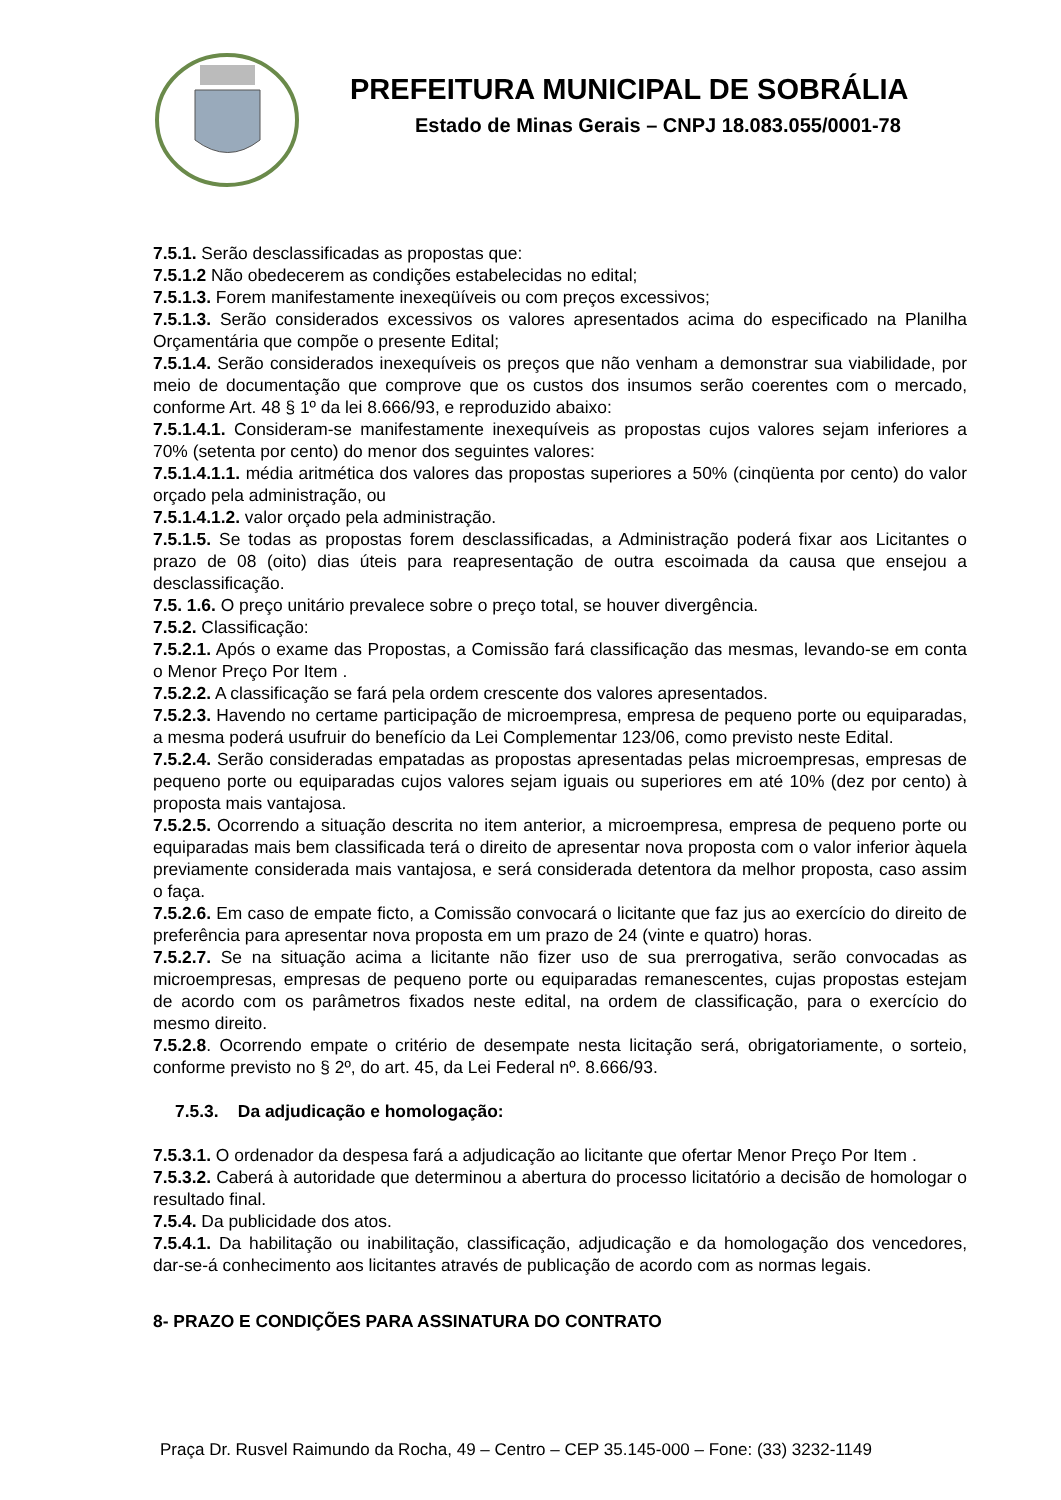PREFEITURA MUNICIPAL DE SOBRÁLIA
Estado de Minas Gerais – CNPJ 18.083.055/0001-78
7.5.1. Serão desclassificadas as propostas que:
7.5.1.2 Não obedecerem as condições estabelecidas no edital;
7.5.1.3. Forem manifestamente inexeqüíveis ou com preços excessivos;
7.5.1.3. Serão considerados excessivos os valores apresentados acima do especificado na Planilha Orçamentária que compõe o presente Edital;
7.5.1.4. Serão considerados inexequíveis os preços que não venham a demonstrar sua viabilidade, por meio de documentação que comprove que os custos dos insumos serão coerentes com o mercado, conforme Art. 48 § 1º da lei 8.666/93, e reproduzido abaixo:
7.5.1.4.1. Consideram-se manifestamente inexequíveis as propostas cujos valores sejam inferiores a 70% (setenta por cento) do menor dos seguintes valores:
7.5.1.4.1.1. média aritmética dos valores das propostas superiores a 50% (cinqüenta por cento) do valor orçado pela administração, ou
7.5.1.4.1.2. valor orçado pela administração.
7.5.1.5. Se todas as propostas forem desclassificadas, a Administração poderá fixar aos Licitantes o prazo de 08 (oito) dias úteis para reapresentação de outra escoimada da causa que ensejou a desclassificação.
7.5. 1.6. O preço unitário prevalece sobre o preço total, se houver divergência.
7.5.2. Classificação:
7.5.2.1. Após o exame das Propostas, a Comissão fará classificação das mesmas, levando-se em conta o Menor Preço Por Item .
7.5.2.2. A classificação se fará pela ordem crescente dos valores apresentados.
7.5.2.3. Havendo no certame participação de microempresa, empresa de pequeno porte ou equiparadas, a mesma poderá usufruir do benefício da Lei Complementar 123/06, como previsto neste Edital.
7.5.2.4. Serão consideradas empatadas as propostas apresentadas pelas microempresas, empresas de pequeno porte ou equiparadas cujos valores sejam iguais ou superiores em até 10% (dez por cento) à proposta mais vantajosa.
7.5.2.5. Ocorrendo a situação descrita no item anterior, a microempresa, empresa de pequeno porte ou equiparadas mais bem classificada terá o direito de apresentar nova proposta com o valor inferior àquela previamente considerada mais vantajosa, e será considerada detentora da melhor proposta, caso assim o faça.
7.5.2.6. Em caso de empate ficto, a Comissão convocará o licitante que faz jus ao exercício do direito de preferência para apresentar nova proposta em um prazo de 24 (vinte e quatro) horas.
7.5.2.7. Se na situação acima a licitante não fizer uso de sua prerrogativa, serão convocadas as microempresas, empresas de pequeno porte ou equiparadas remanescentes, cujas propostas estejam de acordo com os parâmetros fixados neste edital, na ordem de classificação, para o exercício do mesmo direito.
7.5.2.8. Ocorrendo empate o critério de desempate nesta licitação será, obrigatoriamente, o sorteio, conforme previsto no § 2º, do art. 45, da Lei Federal nº. 8.666/93.
7.5.3. Da adjudicação e homologação:
7.5.3.1. O ordenador da despesa fará a adjudicação ao licitante que ofertar Menor Preço Por Item .
7.5.3.2. Caberá à autoridade que determinou a abertura do processo licitatório a decisão de homologar o resultado final.
7.5.4. Da publicidade dos atos.
7.5.4.1. Da habilitação ou inabilitação, classificação, adjudicação e da homologação dos vencedores, dar-se-á conhecimento aos licitantes através de publicação de acordo com as normas legais.
8- PRAZO E CONDIÇÕES PARA ASSINATURA DO CONTRATO
Praça Dr. Rusvel Raimundo da Rocha, 49 – Centro – CEP 35.145-000 – Fone: (33) 3232-1149